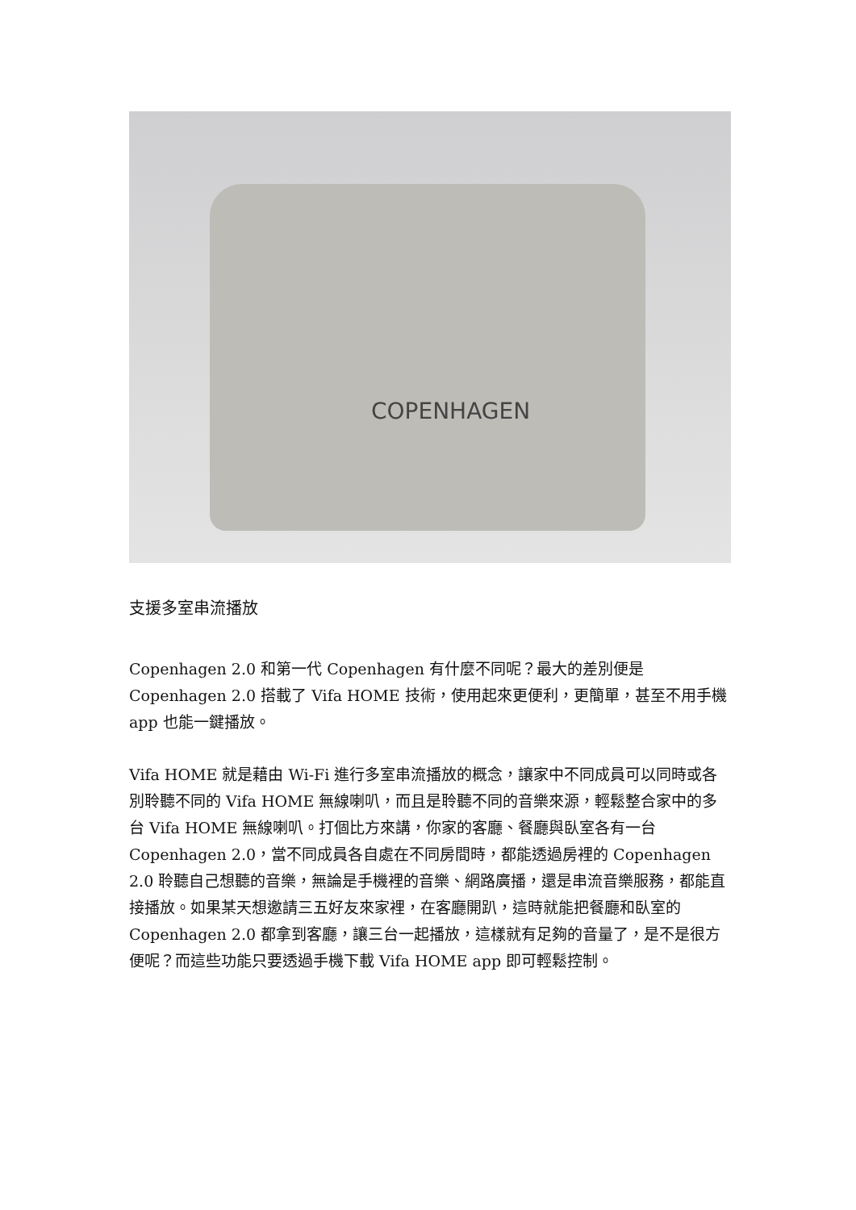COPENHAGEN
支援多室串流播放
Copenhagen 2.0 和第一代 Copenhagen 有什麼不同呢？最大的差別便是 Copenhagen 2.0 搭載了 Vifa HOME 技術，使用起來更便利，更簡單，甚至不用手機 app 也能一鍵播放。
Vifa HOME 就是藉由 Wi-Fi 進行多室串流播放的概念，讓家中不同成員可以同時或各別聆聽不同的 Vifa HOME 無線喇叭，而且是聆聽不同的音樂來源，輕鬆整合家中的多台 Vifa HOME 無線喇叭。打個比方來講，你家的客廳、餐廳與臥室各有一台 Copenhagen 2.0，當不同成員各自處在不同房間時，都能透過房裡的 Copenhagen 2.0 聆聽自己想聽的音樂，無論是手機裡的音樂、網路廣播，還是串流音樂服務，都能直接播放。如果某天想邀請三五好友來家裡，在客廳開趴，這時就能把餐廳和臥室的 Copenhagen 2.0 都拿到客廳，讓三台一起播放，這樣就有足夠的音量了，是不是很方便呢？而這些功能只要透過手機下載 Vifa HOME app 即可輕鬆控制。